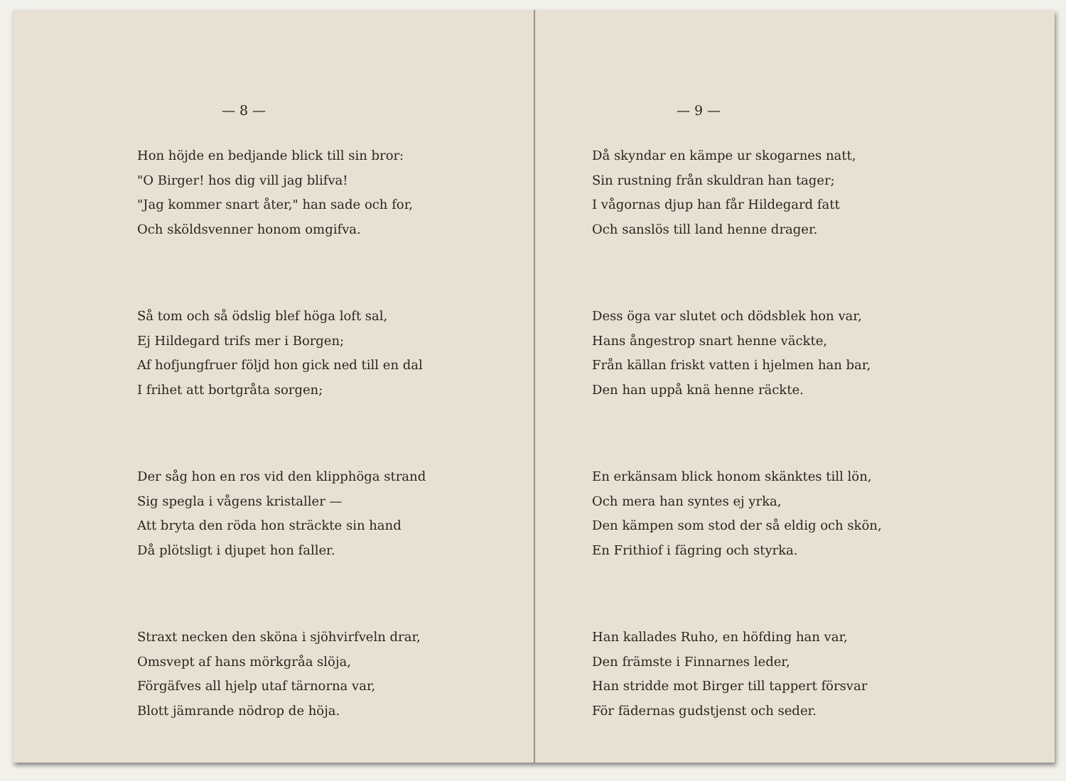— 8 —
Hon höjde en bedjande blick till sin bror:
"O Birger! hos dig vill jag blifva!
"Jag kommer snart åter," han sade och for,
Och sköldsvenner honom omgifva.
Så tom och så ödslig blef höga loft sal,
Ej Hildegard trifs mer i Borgen;
Af hofjungfruer följd hon gick ned till en dal
I frihet att bortgråta sorgen;
Der såg hon en ros vid den klipphöga strand
Sig spegla i vågens kristaller —
Att bryta den röda hon sträckte sin hand
Då plötsligt i djupet hon faller.
Straxt necken den sköna i sjöhvirfveln drar,
Omsvept af hans mörkgråa slöja,
Förgäfves all hjelp utaf tärnorna var,
Blott jämrande nödrop de höja.
— 9 —
Då skyndar en kämpe ur skogarnes natt,
Sin rustning från skuldran han tager;
I vågornas djup han får Hildegard fatt
Och sanslös till land henne drager.
Dess öga var slutet och dödsblek hon var,
Hans ångestrop snart henne väckte,
Från källan friskt vatten i hjelmen han bar,
Den han uppå knä henne räckte.
En erkänsam blick honom skänktes till lön,
Och mera han syntes ej yrka,
Den kämpen som stod der så eldig och skön,
En Frithiof i fägring och styrka.
Han kallades Ruho, en höfding han var,
Den främste i Finnarnes leder,
Han stridde mot Birger till tappert försvar
För fädernas gudstjenst och seder.